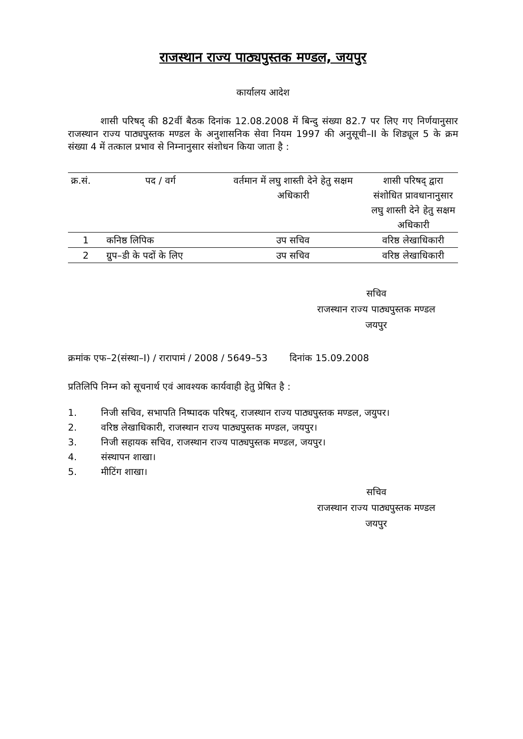राजस्थान राज्य पाठ्यपुस्तक मण्डल, जयपुर
कार्यालय आदेश
शासी परिषद् की 82वीं बैठक दिनांक 12.08.2008 में बिन्दु संख्या 82.7 पर लिए गए निर्णयानुसार राजस्थान राज्य पाठ्यपुस्तक मण्डल के अनुशासनिक सेवा नियम 1997 की अनुसूची–II के शिड्यूल 5 के क्रम संख्या 4 में तत्काल प्रभाव से निम्नानुसार संशोधन किया जाता है :
| क्र.सं. | पद / वर्ग | वर्तमान में लघु शास्ती देने हेतु सक्षम अधिकारी | शासी परिषद् द्वारा संशोधित प्रावधानानुसार लघु शास्ती देने हेतु सक्षम अधिकारी |
| --- | --- | --- | --- |
| 1 | कनिष्ठ लिपिक | उप सचिव | वरिष्ठ लेखाधिकारी |
| 2 | ग्रुप–डी के पदों के लिए | उप सचिव | वरिष्ठ लेखाधिकारी |
सचिव
राजस्थान राज्य पाठ्यपुस्तक मण्डल
जयपुर
क्रमांक एफ–2(संस्था–I) / रारापामं / 2008 / 5649–53 दिनांक 15.09.2008
प्रतिलिपि निम्न को सूचनार्थ एवं आवश्यक कार्यवाही हेतु प्रेषित है :
1. निजी सचिव, सभापति निष्पादक परिषद्, राजस्थान राज्य पाठ्यपुस्तक मण्डल, जयुपर।
2. वरिष्ठ लेखाधिकारी, राजस्थान राज्य पाठ्यपुस्तक मण्डल, जयपुर।
3. निजी सहायक सचिव, राजस्थान राज्य पाठ्यपुस्तक मण्डल, जयपुर।
4. संस्थापन शाखा।
5. मीटिंग शाखा।
सचिव
राजस्थान राज्य पाठ्यपुस्तक मण्डल
जयपुर